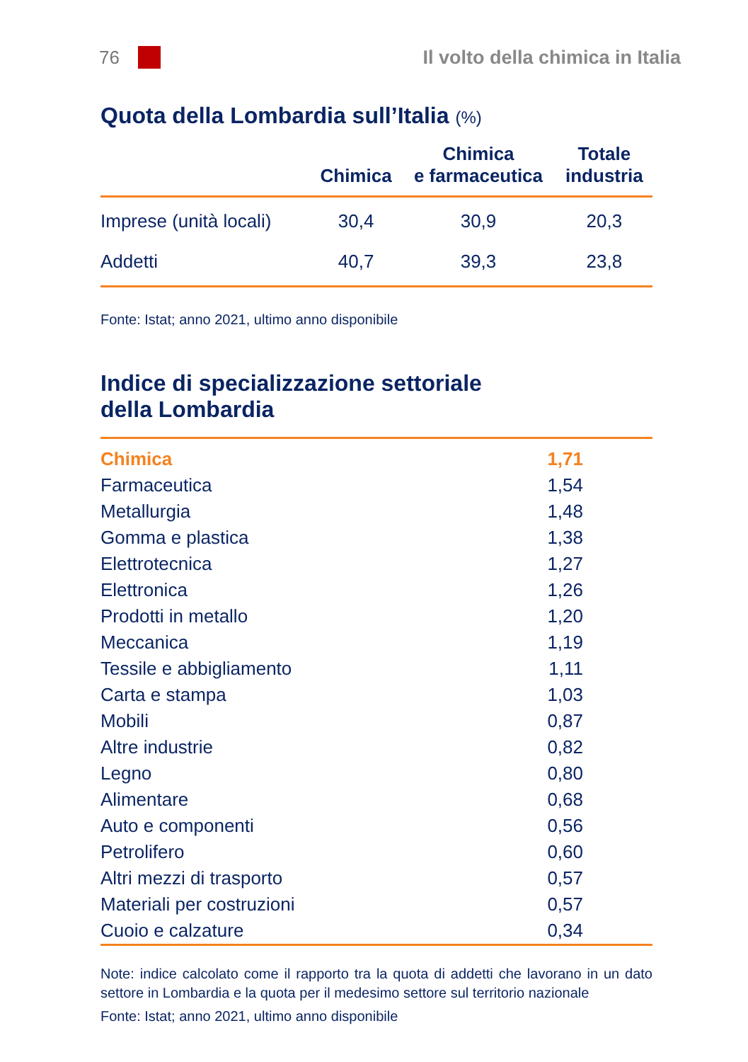76
Il volto della chimica in Italia
Quota della Lombardia sull’Italia (%)
| | Chimica | Chimica e farmaceutica | Totale industria |
| --- | --- | --- | --- |
| Imprese (unità locali) | 30,4 | 30,9 | 20,3 |
| Addetti | 40,7 | 39,3 | 23,8 |
Fonte: Istat; anno 2021, ultimo anno disponibile
Indice di specializzazione settoriale
della Lombardia
| Chimica | 1,71 |
| Farmaceutica | 1,54 |
| Metallurgia | 1,48 |
| Gomma e plastica | 1,38 |
| Elettrotecnica | 1,27 |
| Elettronica | 1,26 |
| Prodotti in metallo | 1,20 |
| Meccanica | 1,19 |
| Tessile e abbigliamento | 1,11 |
| Carta e stampa | 1,03 |
| Mobili | 0,87 |
| Altre industrie | 0,82 |
| Legno | 0,80 |
| Alimentare | 0,68 |
| Auto e componenti | 0,56 |
| Petrolifero | 0,60 |
| Altri mezzi di trasporto | 0,57 |
| Materiali per costruzioni | 0,57 |
| Cuoio e calzature | 0,34 |
Note: indice calcolato come il rapporto tra la quota di addetti che lavorano in un dato settore in Lombardia e la quota per il medesimo settore sul territorio nazionale
Fonte: Istat; anno 2021, ultimo anno disponibile